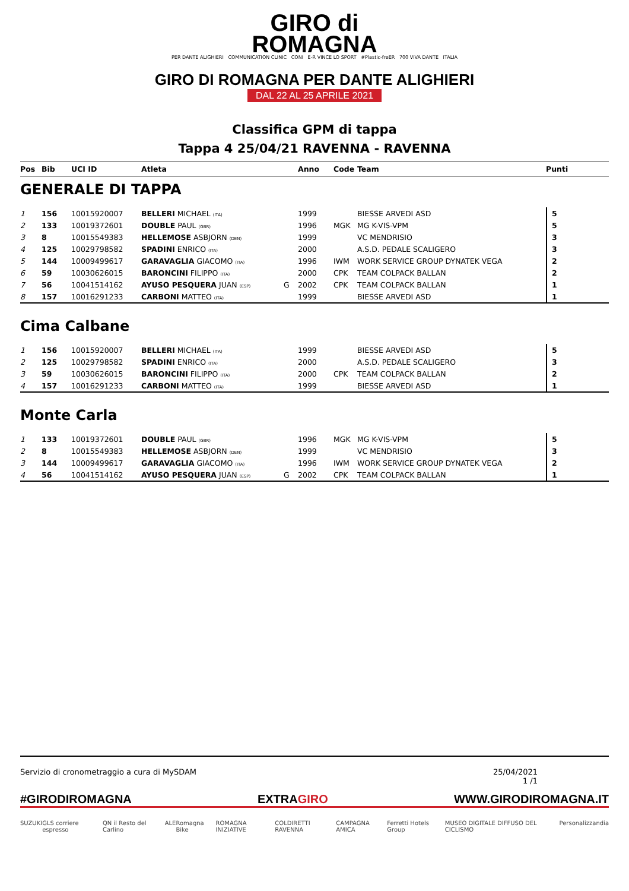GIRO di
ROMAGNA
PER DANTE ALIGHIERI COMMUNICATION CLINIC CONI E-R VINCE LO SPORT #Plastic-freER 700 VIVA DANTE ITALIA
GIRO DI ROMAGNA PER DANTE ALIGHIERI
DAL 22 AL 25 APRILE 2021
Classifica GPM di tappa
Tappa 4 25/04/21 RAVENNA - RAVENNA
| Pos | Bib | UCI ID | Atleta | | Anno | Code | Team | Punti |
| --- | --- | --- | --- | --- | --- | --- | --- | --- |
GENERALE DI TAPPA
| 1 | 156 | 10015920007 | BELLERI MICHAEL (ITA) | | 1999 | | BIESSE ARVEDI ASD | 5 |
| 2 | 133 | 10019372601 | DOUBLE PAUL (GBR) | | 1996 | MGK | MG K-VIS-VPM | 5 |
| 3 | 8 | 10015549383 | HELLEMOSE ASBJORN (DEN) | | 1999 | | VC MENDRISIO | 3 |
| 4 | 125 | 10029798582 | SPADINI ENRICO (ITA) | | 2000 | | A.S.D. PEDALE SCALIGERO | 3 |
| 5 | 144 | 10009499617 | GARAVAGLIA GIACOMO (ITA) | | 1996 | IWM | WORK SERVICE GROUP DYNATEK VEGA | 2 |
| 6 | 59 | 10030626015 | BARONCINI FILIPPO (ITA) | | 2000 | CPK | TEAM COLPACK BALLAN | 2 |
| 7 | 56 | 10041514162 | AYUSO PESQUERA JUAN (ESP) | G | 2002 | CPK | TEAM COLPACK BALLAN | 1 |
| 8 | 157 | 10016291233 | CARBONI MATTEO (ITA) | | 1999 | | BIESSE ARVEDI ASD | 1 |
Cima Calbane
| 1 | 156 | 10015920007 | BELLERI MICHAEL (ITA) | | 1999 | | BIESSE ARVEDI ASD | 5 |
| 2 | 125 | 10029798582 | SPADINI ENRICO (ITA) | | 2000 | | A.S.D. PEDALE SCALIGERO | 3 |
| 3 | 59 | 10030626015 | BARONCINI FILIPPO (ITA) | | 2000 | CPK | TEAM COLPACK BALLAN | 2 |
| 4 | 157 | 10016291233 | CARBONI MATTEO (ITA) | | 1999 | | BIESSE ARVEDI ASD | 1 |
Monte Carla
| 1 | 133 | 10019372601 | DOUBLE PAUL (GBR) | | 1996 | MGK | MG K-VIS-VPM | 5 |
| 2 | 8 | 10015549383 | HELLEMOSE ASBJORN (DEN) | | 1999 | | VC MENDRISIO | 3 |
| 3 | 144 | 10009499617 | GARAVAGLIA GIACOMO (ITA) | | 1996 | IWM | WORK SERVICE GROUP DYNATEK VEGA | 2 |
| 4 | 56 | 10041514162 | AYUSO PESQUERA JUAN (ESP) | G | 2002 | CPK | TEAM COLPACK BALLAN | 1 |
Servizio di cronometraggio a cura di MySDAM 25/04/2021
1 /1
#GIRODIROMAGNA EXTRAGIRO WWW.GIRODIROMAGNA.IT
SUZUKI GLS corriere espresso QN il Resto del Carlino ALE Romagna Bike ROMAGNA INIZIATIVE COLDIRETTI RAVENNA CAMPAGNA AMICA Ferretti Hotels Group MUSEO DIGITALE DIFFUSO DEL CICLISMO Personalizzandia